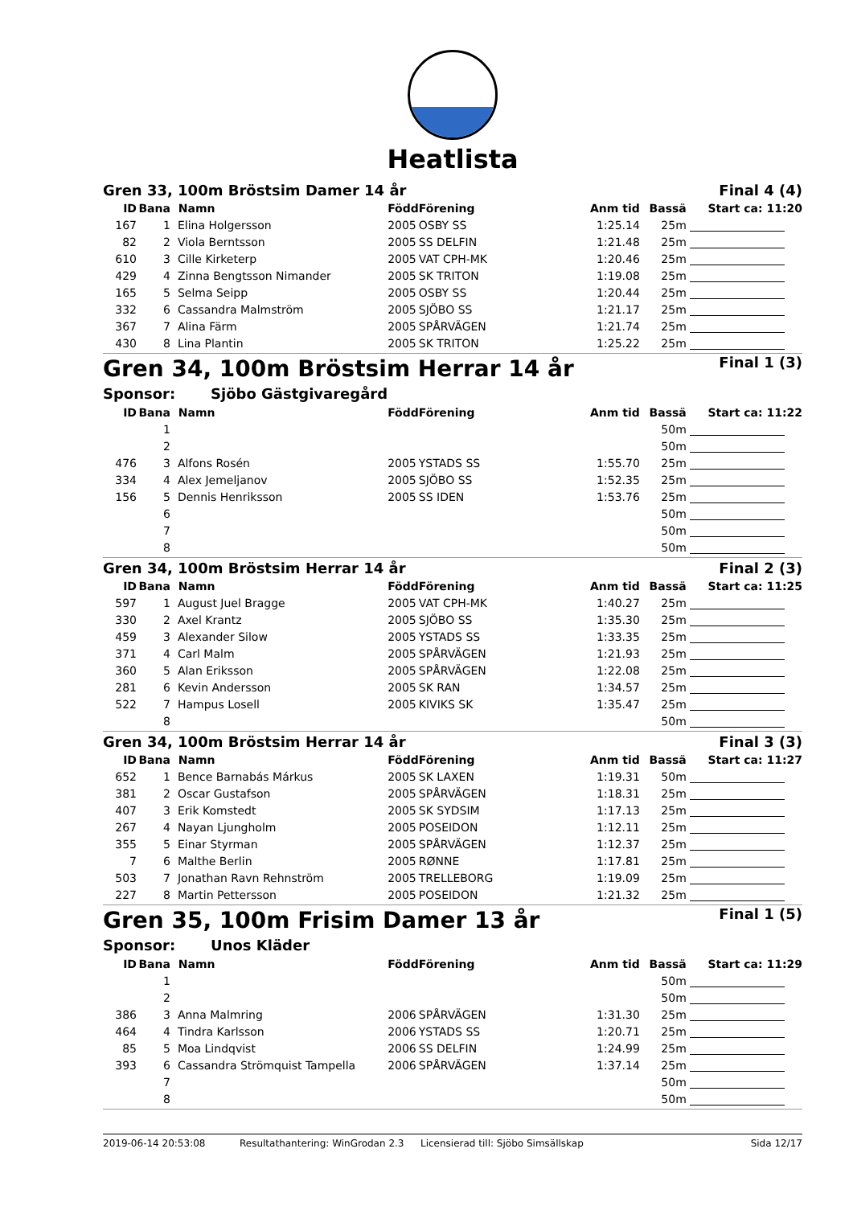Heatlista
| Gren 33, 100m Bröstsim Damer 14 år | | | | | | Final 4 (4) | |
| ID | Bana | Namn | Född | Förening | Anm tid | Bassä | Start ca: 11:20 |
| 167 | 1 | Elina Holgersson | 2005 | OSBY SS | 1:25.14 | 25m | |
| 82 | 2 | Viola Berntsson | 2005 | SS DELFIN | 1:21.48 | 25m | |
| 610 | 3 | Cille Kirketerp | 2005 | VAT CPH-MK | 1:20.46 | 25m | |
| 429 | 4 | Zinna Bengtsson Nimander | 2005 | SK TRITON | 1:19.08 | 25m | |
| 165 | 5 | Selma Seipp | 2005 | OSBY SS | 1:20.44 | 25m | |
| 332 | 6 | Cassandra Malmström | 2005 | SJÖBO SS | 1:21.17 | 25m | |
| 367 | 7 | Alina Färm | 2005 | SPÅRVÄGEN | 1:21.74 | 25m | |
| 430 | 8 | Lina Plantin | 2005 | SK TRITON | 1:25.22 | 25m | |
| Gren 34, 100m Bröstsim Herrar 14 år | | | | | | Final 1 (3) | |
| Sponsor: Sjöbo Gästgivaregård | | | | | | | |
| ID | Bana | Namn | Född | Förening | Anm tid | Bassä | Start ca: 11:22 |
| | 1 | | | | | 50m | |
| | 2 | | | | | 50m | |
| 476 | 3 | Alfons Rosén | 2005 | YSTADS SS | 1:55.70 | 25m | |
| 334 | 4 | Alex Jemeljanov | 2005 | SJÖBO SS | 1:52.35 | 25m | |
| 156 | 5 | Dennis Henriksson | 2005 | SS IDEN | 1:53.76 | 25m | |
| | 6 | | | | | 50m | |
| | 7 | | | | | 50m | |
| | 8 | | | | | 50m | |
| Gren 34, 100m Bröstsim Herrar 14 år | | | | | | Final 2 (3) | |
| ID | Bana | Namn | Född | Förening | Anm tid | Bassä | Start ca: 11:25 |
| 597 | 1 | August Juel Bragge | 2005 | VAT CPH-MK | 1:40.27 | 25m | |
| 330 | 2 | Axel Krantz | 2005 | SJÖBO SS | 1:35.30 | 25m | |
| 459 | 3 | Alexander Silow | 2005 | YSTADS SS | 1:33.35 | 25m | |
| 371 | 4 | Carl Malm | 2005 | SPÅRVÄGEN | 1:21.93 | 25m | |
| 360 | 5 | Alan Eriksson | 2005 | SPÅRVÄGEN | 1:22.08 | 25m | |
| 281 | 6 | Kevin Andersson | 2005 | SK RAN | 1:34.57 | 25m | |
| 522 | 7 | Hampus Losell | 2005 | KIVIKS SK | 1:35.47 | 25m | |
| | 8 | | | | | 50m | |
| Gren 34, 100m Bröstsim Herrar 14 år | | | | | | Final 3 (3) | |
| ID | Bana | Namn | Född | Förening | Anm tid | Bassä | Start ca: 11:27 |
| 652 | 1 | Bence Barnabás Márkus | 2005 | SK LAXEN | 1:19.31 | 50m | |
| 381 | 2 | Oscar Gustafson | 2005 | SPÅRVÄGEN | 1:18.31 | 25m | |
| 407 | 3 | Erik Komstedt | 2005 | SK SYDSIM | 1:17.13 | 25m | |
| 267 | 4 | Nayan Ljungholm | 2005 | POSEIDON | 1:12.11 | 25m | |
| 355 | 5 | Einar Styrman | 2005 | SPÅRVÄGEN | 1:12.37 | 25m | |
| 7 | 6 | Malthe Berlin | 2005 | RØNNE | 1:17.81 | 25m | |
| 503 | 7 | Jonathan Ravn Rehnström | 2005 | TRELLEBORG | 1:19.09 | 25m | |
| 227 | 8 | Martin Pettersson | 2005 | POSEIDON | 1:21.32 | 25m | |
| Gren 35, 100m Frisim Damer 13 år | | | | | | Final 1 (5) | |
| Sponsor: Unos Kläder | | | | | | | |
| ID | Bana | Namn | Född | Förening | Anm tid | Bassä | Start ca: 11:29 |
| | 1 | | | | | 50m | |
| | 2 | | | | | 50m | |
| 386 | 3 | Anna Malmring | 2006 | SPÅRVÄGEN | 1:31.30 | 25m | |
| 464 | 4 | Tindra Karlsson | 2006 | YSTADS SS | 1:20.71 | 25m | |
| 85 | 5 | Moa Lindqvist | 2006 | SS DELFIN | 1:24.99 | 25m | |
| 393 | 6 | Cassandra Strömquist Tampella | 2006 | SPÅRVÄGEN | 1:37.14 | 25m | |
| | 7 | | | | | 50m | |
| | 8 | | | | | 50m | |
2019-06-14 20:53:08 Resultathantering: WinGrodan 2.3 Licensierad till: Sjöbo Simsällskap Sida 12/17